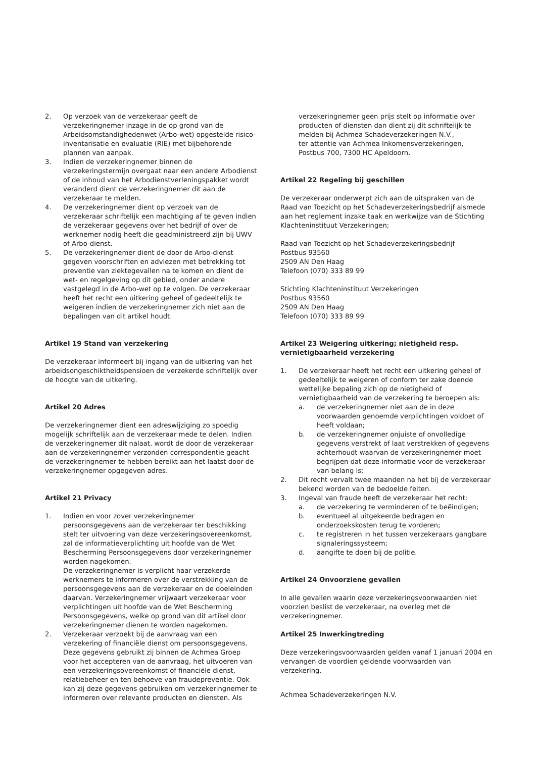2. Op verzoek van de verzekeraar geeft de verzekeringnemer inzage in de op grond van de Arbeidsomstandighedenwet (Arbo-wet) opgestelde risico-inventarisatie en evaluatie (RIE) met bijbehorende plannen van aanpak.
3. Indien de verzekeringnemer binnen de verzekeringstermijn overgaat naar een andere Arbodienst of de inhoud van het Arbodienstverleningspakket wordt veranderd dient de verzekeringnemer dit aan de verzekeraar te melden.
4. De verzekeringnemer dient op verzoek van de verzekeraar schriftelijk een machtiging af te geven indien de verzekeraar gegevens over het bedrijf of over de werknemer nodig heeft die geadministreerd zijn bij UWV of Arbo-dienst.
5. De verzekeringnemer dient de door de Arbo-dienst gegeven voorschriften en adviezen met betrekking tot preventie van ziektegevallen na te komen en dient de wet- en regelgeving op dit gebied, onder andere vastgelegd in de Arbo-wet op te volgen. De verzekeraar heeft het recht een uitkering geheel of gedeeltelijk te weigeren indien de verzekeringnemer zich niet aan de bepalingen van dit artikel houdt.
Artikel 19 Stand van verzekering
De verzekeraar informeert bij ingang van de uitkering van het arbeidsongeschiktheidspensioen de verzekerde schriftelijk over de hoogte van de uitkering.
Artikel 20 Adres
De verzekeringnemer dient een adreswijziging zo spoedig mogelijk schriftelijk aan de verzekeraar mede te delen. Indien de verzekeringnemer dit nalaat, wordt de door de verzekeraar aan de verzekeringnemer verzonden correspondentie geacht de verzekeringnemer te hebben bereikt aan het laatst door de verzekeringnemer opgegeven adres.
Artikel 21 Privacy
1. Indien en voor zover verzekeringnemer persoonsgegevens aan de verzekeraar ter beschikking stelt ter uitvoering van deze verzekeringsovereenkomst, zal de informatieverplichting uit hoofde van de Wet Bescherming Persoonsgegevens door verzekeringnemer worden nagekomen.
De verzekeringnemer is verplicht haar verzekerde werknemers te informeren over de verstrekking van de persoonsgegevens aan de verzekeraar en de doeleinden daarvan. Verzekeringnemer vrijwaart verzekeraar voor verplichtingen uit hoofde van de Wet Bescherming Persoonsgegevens, welke op grond van dit artikel door verzekeringnemer dienen te worden nagekomen.
2. Verzekeraar verzoekt bij de aanvraag van een verzekering of financiële dienst om persoonsgegevens. Deze gegevens gebruikt zij binnen de Achmea Groep voor het accepteren van de aanvraag, het uitvoeren van een verzekeringsovereenkomst of financiële dienst, relatiebeheer en ten behoeve van fraudepreventie. Ook kan zij deze gegevens gebruiken om verzekeringnemer te informeren over relevante producten en diensten. Als
verzekeringnemer geen prijs stelt op informatie over producten of diensten dan dient zij dit schriftelijk te melden bij Achmea Schadeverzekeringen N.V.,
ter attentie van Achmea Inkomensverzekeringen,
Postbus 700, 7300 HC Apeldoorn.
Artikel 22 Regeling bij geschillen
De verzekeraar onderwerpt zich aan de uitspraken van de Raad van Toezicht op het Schadeverzekeringsbedrijf alsmede aan het reglement inzake taak en werkwijze van de Stichting Klachteninstituut Verzekeringen;
Raad van Toezicht op het Schadeverzekeringsbedrijf
Postbus 93560
2509 AN Den Haag
Telefoon (070) 333 89 99
Stichting Klachteninstituut Verzekeringen
Postbus 93560
2509 AN Den Haag
Telefoon (070) 333 89 99
Artikel 23 Weigering uitkering; nietigheid resp. vernietigbaarheid verzekering
1. De verzekeraar heeft het recht een uitkering geheel of gedeeltelijk te weigeren of conform ter zake doende wettelijke bepaling zich op de nietigheid of vernietigbaarheid van de verzekering te beroepen als:
a. de verzekeringnemer niet aan de in deze voorwaarden genoemde verplichtingen voldoet of heeft voldaan;
b. de verzekeringnemer onjuiste of onvolledige gegevens verstrekt of laat verstrekken of gegevens achterhoudt waarvan de verzekeringnemer moet begrijpen dat deze informatie voor de verzekeraar van belang is;
2. Dit recht vervalt twee maanden na het bij de verzekeraar bekend worden van de bedoelde feiten.
3. Ingeval van fraude heeft de verzekeraar het recht:
a. de verzekering te verminderen of te beëindigen;
b. eventueel al uitgekeerde bedragen en onderzoekskosten terug te vorderen;
c. te registreren in het tussen verzekeraars gangbare signaleringssysteem;
d. aangifte te doen bij de politie.
Artikel 24 Onvoorziene gevallen
In alle gevallen waarin deze verzekeringsvoorwaarden niet voorzien beslist de verzekeraar, na overleg met de verzekeringnemer.
Artikel 25 Inwerkingtreding
Deze verzekeringsvoorwaarden gelden vanaf 1 januari 2004 en vervangen de voordien geldende voorwaarden van verzekering.
Achmea Schadeverzekeringen N.V.